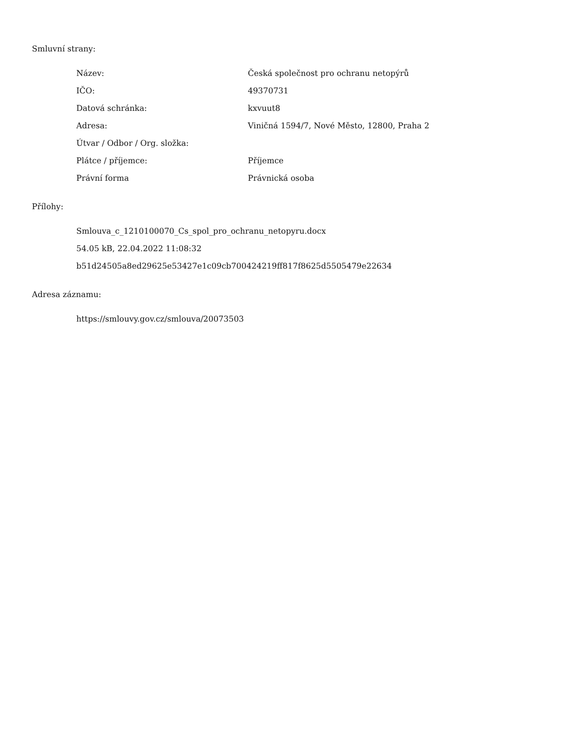Smluvní strany:
| Název: | Česká společnost pro ochranu netopýrů |
| IČO: | 49370731 |
| Datová schránka: | kxvuut8 |
| Adresa: | Viničná 1594/7, Nové Město, 12800, Praha 2 |
| Útvar / Odbor / Org. složka: | |
| Plátce / příjemce: | Příjemce |
| Právní forma | Právnická osoba |
Přílohy:
Smlouva_c_1210100070_Cs_spol_pro_ochranu_netopyru.docx
54.05 kB, 22.04.2022 11:08:32
b51d24505a8ed29625e53427e1c09cb700424219ff817f8625d5505479e22634
Adresa záznamu:
https://smlouvy.gov.cz/smlouva/20073503